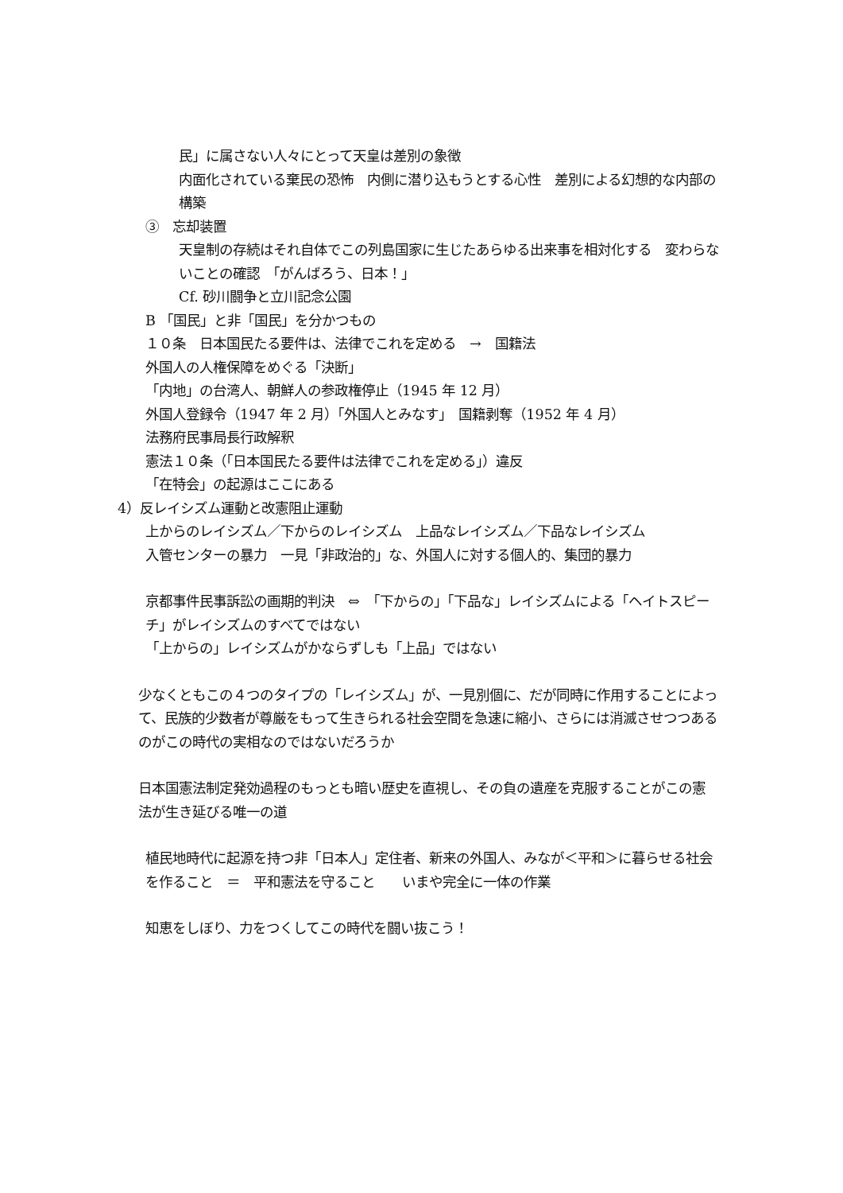民」に属さない人々にとって天皇は差別の象徴
内面化されている棄民の恐怖　内側に潜り込もうとする心性　差別による幻想的な内部の構築
③　忘却装置
天皇制の存続はそれ自体でこの列島国家に生じたあらゆる出来事を相対化する　変わらないことの確認　「がんばろう、日本！」
Cf. 砂川闘争と立川記念公園
B 「国民」と非「国民」を分かつもの
１０条　日本国民たる要件は、法律でこれを定める　→　国籍法
外国人の人権保障をめぐる「決断」
「内地」の台湾人、朝鮮人の参政権停止（1945 年 12 月）
外国人登録令（1947 年 2 月）「外国人とみなす」　国籍剥奪（1952 年 4 月）
法務府民事局長行政解釈
憲法１０条（「日本国民たる要件は法律でこれを定める」）違反
「在特会」の起源はここにある
4）反レイシズム運動と改憲阻止運動
上からのレイシズム／下からのレイシズム　上品なレイシズム／下品なレイシズム
入管センターの暴力　一見「非政治的」な、外国人に対する個人的、集団的暴力
京都事件民事訴訟の画期的判決　⇔　「下からの」「下品な」レイシズムによる「ヘイトスピーチ」がレイシズムのすべてではない
「上からの」レイシズムがかならずしも「上品」ではない
少なくともこの４つのタイプの「レイシズム」が、一見別個に、だが同時に作用することによって、民族的少数者が尊厳をもって生きられる社会空間を急速に縮小、さらには消滅させつつあるのがこの時代の実相なのではないだろうか
日本国憲法制定発効過程のもっとも暗い歴史を直視し、その負の遺産を克服することがこの憲法が生き延びる唯一の道
植民地時代に起源を持つ非「日本人」定住者、新来の外国人、みなが＜平和＞に暮らせる社会を作ること　＝　平和憲法を守ること　　いまや完全に一体の作業
知恵をしぼり、力をつくしてこの時代を闘い抜こう！